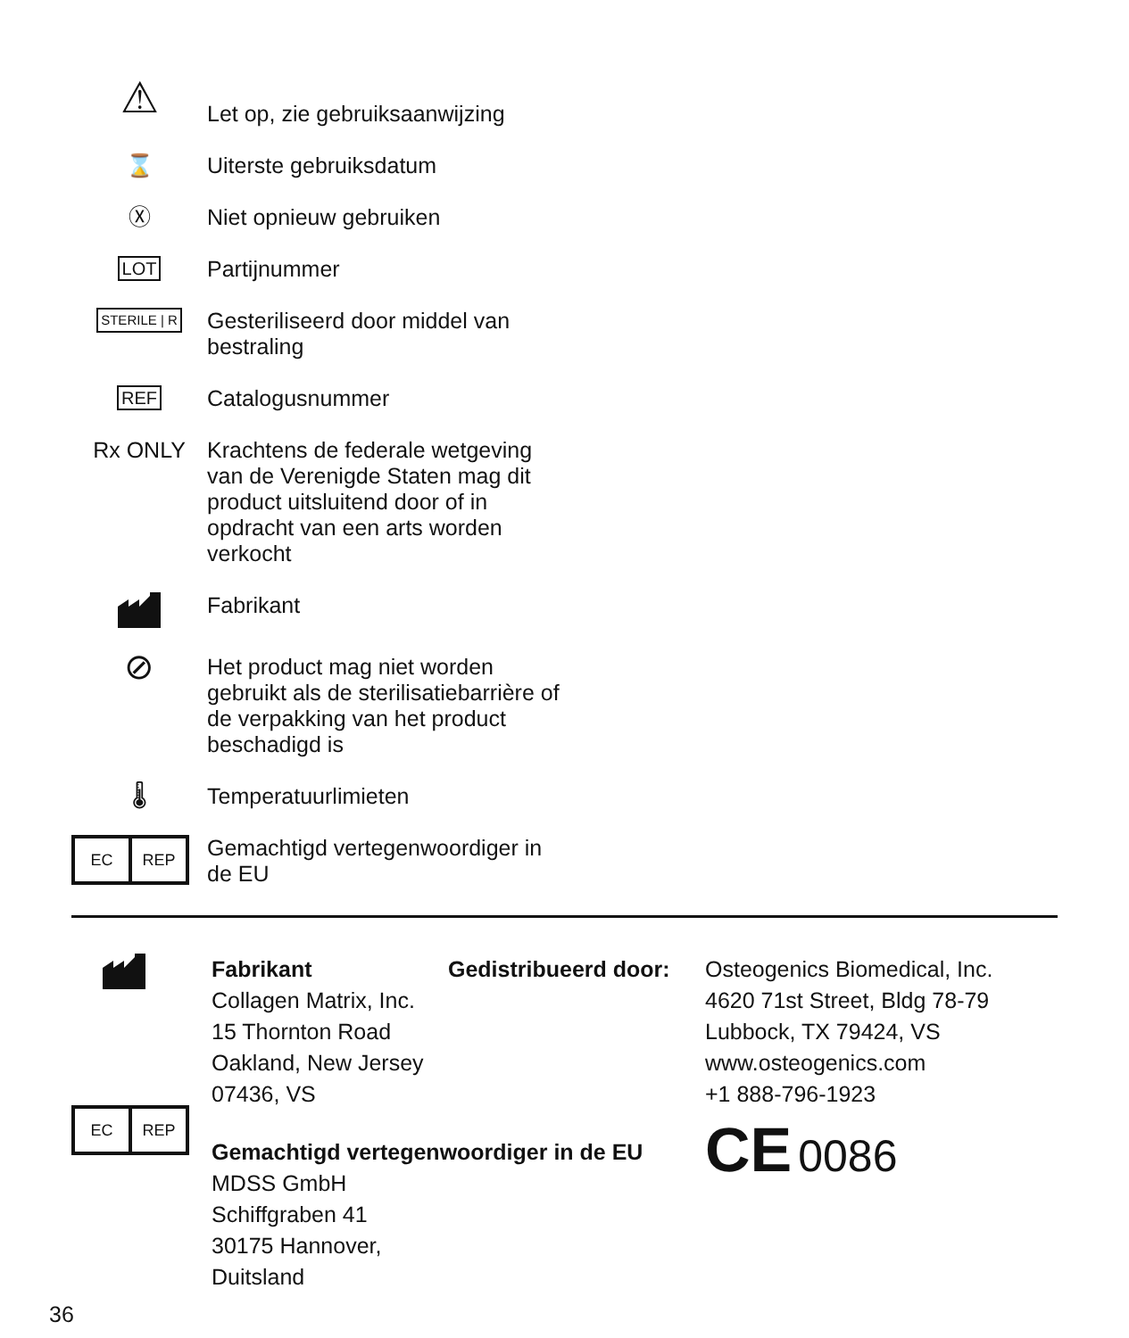⚠
Let op, zie gebruiksaanwijzing
⌛ Uiterste gebruiksdatum
Ⓧ Niet opnieuw gebruiken
LOT
Partijnummer
STERILE | R
Gesteriliseerd door middel van bestraling
REF
Catalogusnummer
Rx ONLY Krachtens de federale wetgeving van de Verenigde Staten mag dit product uitsluitend door of in opdracht van een arts worden verkocht
Fabrikant
⊘
Het product mag niet worden gebruikt als de sterilisatiebarrière of de verpakking van het product beschadigd is
🌡 Temperatuurlimieten
EC REP
Gemachtigd vertegenwoordiger in de EU
EC REP
Fabrikant
Collagen Matrix, Inc.
15 Thornton Road
Oakland, New Jersey 07436, VS
Gemachtigd vertegenwoordiger in de EU
MDSS GmbH
Schiffgraben 41
30175 Hannover, Duitsland
Gedistribueerd door:
Osteogenics Biomedical, Inc.
4620 71st Street, Bldg 78-79
Lubbock, TX 79424, VS
www.osteogenics.com
+1 888-796-1923
CE 0086
36